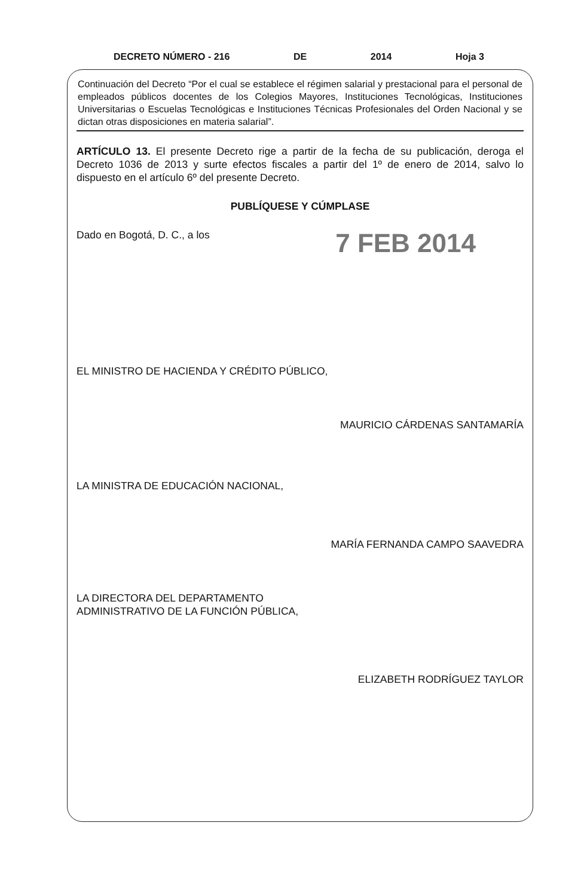DECRETO NÚMERO - 216 DE 2014 Hoja 3
Continuación del Decreto “Por el cual se establece el régimen salarial y prestacional para el personal de empleados públicos docentes de los Colegios Mayores, Instituciones Tecnológicas, Instituciones Universitarias o Escuelas Tecnológicas e Instituciones Técnicas Profesionales del Orden Nacional y se dictan otras disposiciones en materia salarial”.
ARTÍCULO 13. El presente Decreto rige a partir de la fecha de su publicación, deroga el Decreto 1036 de 2013 y surte efectos fiscales a partir del 1º de enero de 2014, salvo lo dispuesto en el artículo 6º del presente Decreto.
PUBLÍQUESE Y CÚMPLASE
Dado en Bogotá, D. C., a los
7 FEB 2014
EL MINISTRO DE HACIENDA Y CRÉDITO PÚBLICO,
MAURICIO CÁRDENAS SANTAMARÍA
LA MINISTRA DE EDUCACIÓN NACIONAL,
MARÍA FERNANDA CAMPO SAAVEDRA
LA DIRECTORA DEL DEPARTAMENTO
ADMINISTRATIVO DE LA FUNCIÓN PÚBLICA,
ELIZABETH RODRÍGUEZ TAYLOR